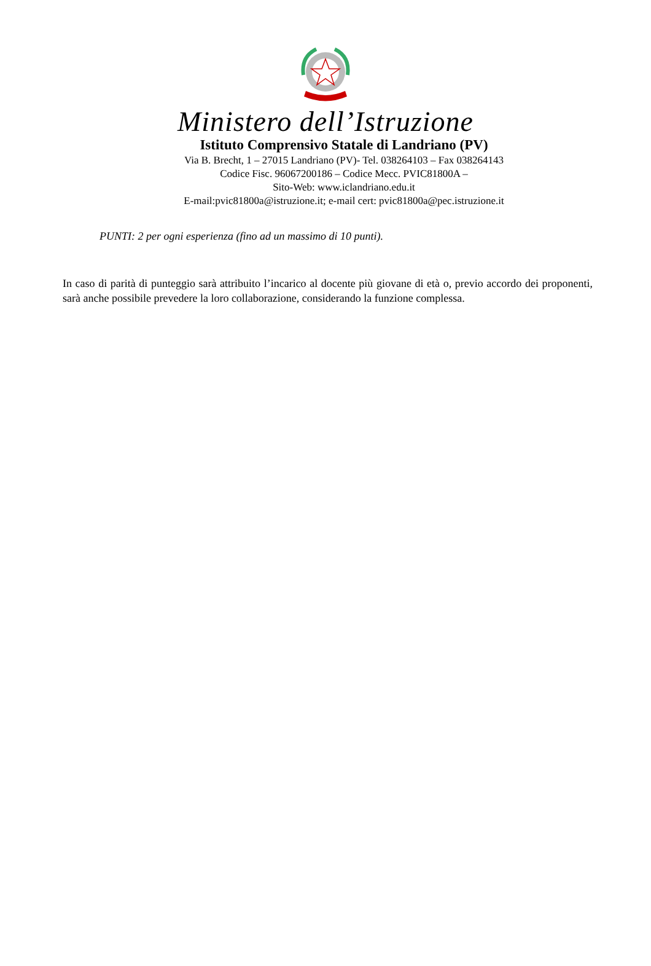Ministero dell’Istruzione
Istituto Comprensivo Statale di Landriano (PV)
Via B. Brecht, 1 – 27015 Landriano (PV)- Tel. 038264103 – Fax 038264143
Codice Fisc. 96067200186 – Codice Mecc. PVIC81800A –
Sito-Web: www.iclandriano.edu.it
E-mail:pvic81800a@istruzione.it; e-mail cert: pvic81800a@pec.istruzione.it
PUNTI: 2 per ogni esperienza (fino ad un massimo di 10 punti).
In caso di parità di punteggio sarà attribuito l’incarico al docente più giovane di età o, previo accordo dei proponenti, sarà anche possibile prevedere la loro collaborazione, considerando la funzione complessa.